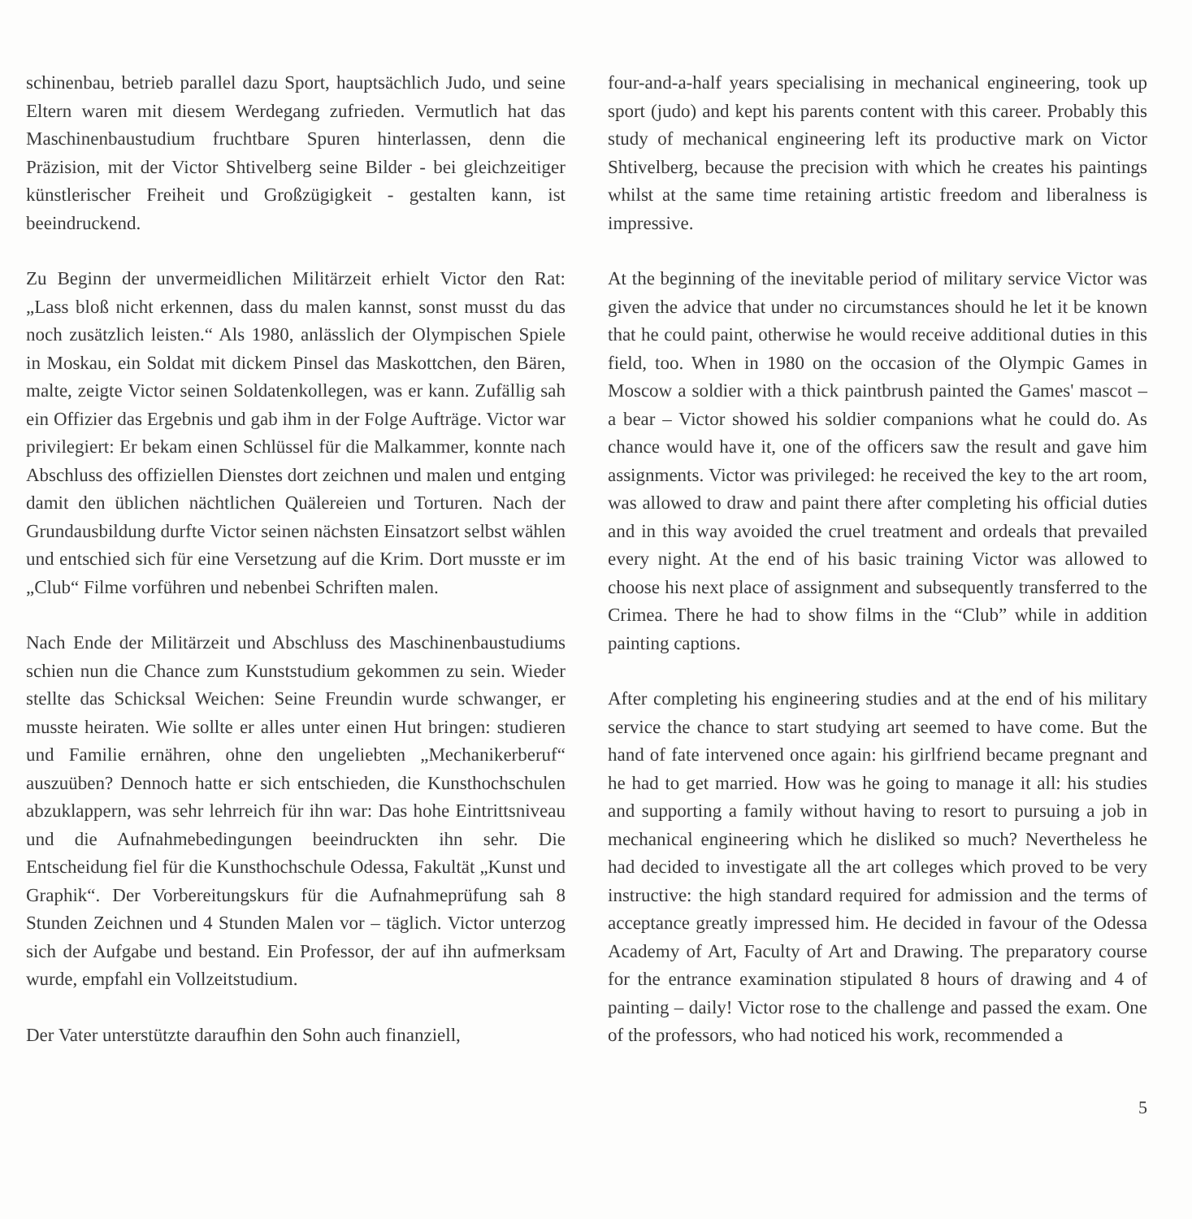schinenbau, betrieb parallel dazu Sport, hauptsächlich Judo, und seine Eltern waren mit diesem Werdegang zufrieden. Vermutlich hat das Maschinenbaustudium fruchtbare Spuren hinterlassen, denn die Präzision, mit der Victor Shtivelberg seine Bilder - bei gleichzeitiger künstlerischer Freiheit und Großzügigkeit - gestalten kann, ist beeindruckend.
Zu Beginn der unvermeidlichen Militärzeit erhielt Victor den Rat: „Lass bloß nicht erkennen, dass du malen kannst, sonst musst du das noch zusätzlich leisten.“ Als 1980, anlässlich der Olympischen Spiele in Moskau, ein Soldat mit dickem Pinsel das Maskottchen, den Bären, malte, zeigte Victor seinen Soldatenkollegen, was er kann. Zufällig sah ein Offizier das Ergebnis und gab ihm in der Folge Aufträge. Victor war privilegiert: Er bekam einen Schlüssel für die Malkammer, konnte nach Abschluss des offiziellen Dienstes dort zeichnen und malen und entging damit den üblichen nächtlichen Quälereien und Torturen. Nach der Grundausbildung durfte Victor seinen nächsten Einsatzort selbst wählen und entschied sich für eine Versetzung auf die Krim. Dort musste er im „Club“ Filme vorführen und nebenbei Schriften malen.
Nach Ende der Militärzeit und Abschluss des Maschinenbaustudiums schien nun die Chance zum Kunststudium gekommen zu sein. Wieder stellte das Schicksal Weichen: Seine Freundin wurde schwanger, er musste heiraten. Wie sollte er alles unter einen Hut bringen: studieren und Familie ernähren, ohne den ungeliebten „Mechanikerberuf“ auszuüben? Dennoch hatte er sich entschieden, die Kunsthochschulen abzuklappern, was sehr lehrreich für ihn war: Das hohe Eintrittsniveau und die Aufnahmebedingungen beeindruckten ihn sehr. Die Entscheidung fiel für die Kunsthochschule Odessa, Fakultät „Kunst und Graphik“. Der Vorbereitungskurs für die Aufnahmeprüfung sah 8 Stunden Zeichnen und 4 Stunden Malen vor – täglich. Victor unterzog sich der Aufgabe und bestand. Ein Professor, der auf ihn aufmerksam wurde, empfahl ein Vollzeitstudium.
Der Vater unterstützte daraufhin den Sohn auch finanziell,
four-and-a-half years specialising in mechanical engineering, took up sport (judo) and kept his parents content with this career. Probably this study of mechanical engineering left its productive mark on Victor Shtivelberg, because the precision with which he creates his paintings whilst at the same time retaining artistic freedom and liberalness is impressive.
At the beginning of the inevitable period of military service Victor was given the advice that under no circumstances should he let it be known that he could paint, otherwise he would receive additional duties in this field, too. When in 1980 on the occasion of the Olympic Games in Moscow a soldier with a thick paintbrush painted the Games' mascot – a bear – Victor showed his soldier companions what he could do. As chance would have it, one of the officers saw the result and gave him assignments. Victor was privileged: he received the key to the art room, was allowed to draw and paint there after completing his official duties and in this way avoided the cruel treatment and ordeals that prevailed every night. At the end of his basic training Victor was allowed to choose his next place of assignment and subsequently transferred to the Crimea. There he had to show films in the “Club” while in addition painting captions.
After completing his engineering studies and at the end of his military service the chance to start studying art seemed to have come. But the hand of fate intervened once again: his girlfriend became pregnant and he had to get married. How was he going to manage it all: his studies and supporting a family without having to resort to pursuing a job in mechanical engineering which he disliked so much? Nevertheless he had decided to investigate all the art colleges which proved to be very instructive: the high standard required for admission and the terms of acceptance greatly impressed him. He decided in favour of the Odessa Academy of Art, Faculty of Art and Drawing. The preparatory course for the entrance examination stipulated 8 hours of drawing and 4 of painting – daily! Victor rose to the challenge and passed the exam. One of the professors, who had noticed his work, recommended a
5